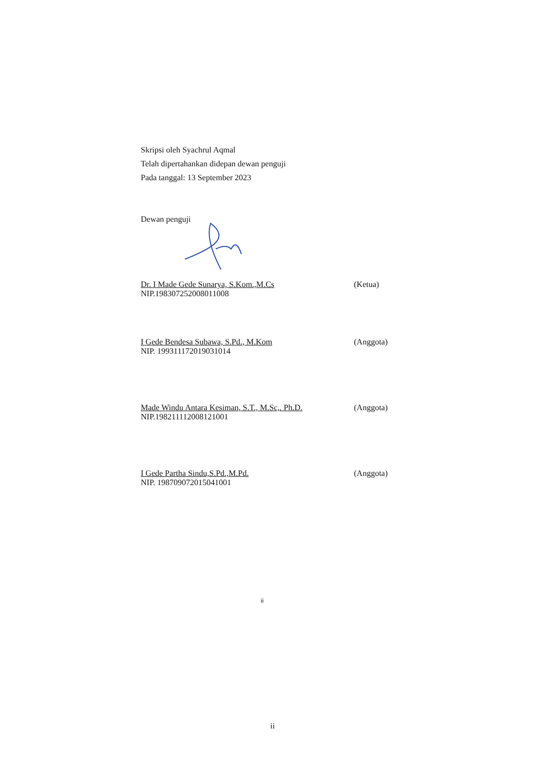Skripsi oleh Syachrul Aqmal
Telah dipertahankan didepan dewan penguji
Pada tanggal: 13 September 2023
Dewan penguji
Dr. I Made Gede Sunarya, S.Kom.,M.Cs
NIP.198307252008011008
(Ketua)
I Gede Bendesa Subawa, S.Pd., M.Kom
NIP. 199311172019031014
(Anggota)
Made Windu Antara Kesiman, S.T., M.Sc,. Ph.D.
NIP.198211112008121001
(Anggota)
I Gede Partha Sindu,S.Pd.,M.Pd.
NIP. 198709072015041001
(Anggota)
ii
ii